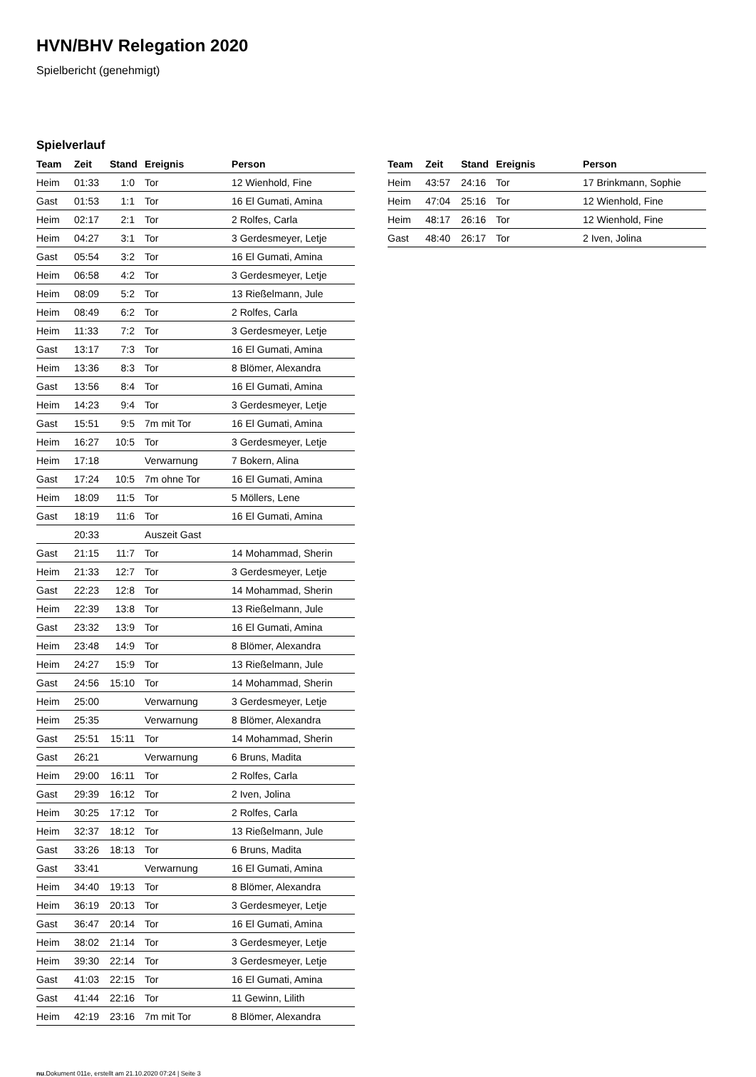HVN/BHV Relegation 2020
Spielbericht (genehmigt)
Spielverlauf
| Team | Zeit | Stand | Ereignis | Person |
| --- | --- | --- | --- | --- |
| Heim | 01:33 | 1:0 | Tor | 12 Wienhold, Fine |
| Gast | 01:53 | 1:1 | Tor | 16 El Gumati, Amina |
| Heim | 02:17 | 2:1 | Tor | 2 Rolfes, Carla |
| Heim | 04:27 | 3:1 | Tor | 3 Gerdesmeyer, Letje |
| Gast | 05:54 | 3:2 | Tor | 16 El Gumati, Amina |
| Heim | 06:58 | 4:2 | Tor | 3 Gerdesmeyer, Letje |
| Heim | 08:09 | 5:2 | Tor | 13 Rießelmann, Jule |
| Heim | 08:49 | 6:2 | Tor | 2 Rolfes, Carla |
| Heim | 11:33 | 7:2 | Tor | 3 Gerdesmeyer, Letje |
| Gast | 13:17 | 7:3 | Tor | 16 El Gumati, Amina |
| Heim | 13:36 | 8:3 | Tor | 8 Blömer, Alexandra |
| Gast | 13:56 | 8:4 | Tor | 16 El Gumati, Amina |
| Heim | 14:23 | 9:4 | Tor | 3 Gerdesmeyer, Letje |
| Gast | 15:51 | 9:5 | 7m mit Tor | 16 El Gumati, Amina |
| Heim | 16:27 | 10:5 | Tor | 3 Gerdesmeyer, Letje |
| Heim | 17:18 | | Verwarnung | 7 Bokern, Alina |
| Gast | 17:24 | 10:5 | 7m ohne Tor | 16 El Gumati, Amina |
| Heim | 18:09 | 11:5 | Tor | 5 Möllers, Lene |
| Gast | 18:19 | 11:6 | Tor | 16 El Gumati, Amina |
| | 20:33 | | Auszeit Gast | |
| Gast | 21:15 | 11:7 | Tor | 14 Mohammad, Sherin |
| Heim | 21:33 | 12:7 | Tor | 3 Gerdesmeyer, Letje |
| Gast | 22:23 | 12:8 | Tor | 14 Mohammad, Sherin |
| Heim | 22:39 | 13:8 | Tor | 13 Rießelmann, Jule |
| Gast | 23:32 | 13:9 | Tor | 16 El Gumati, Amina |
| Heim | 23:48 | 14:9 | Tor | 8 Blömer, Alexandra |
| Heim | 24:27 | 15:9 | Tor | 13 Rießelmann, Jule |
| Gast | 24:56 | 15:10 | Tor | 14 Mohammad, Sherin |
| Heim | 25:00 | | Verwarnung | 3 Gerdesmeyer, Letje |
| Heim | 25:35 | | Verwarnung | 8 Blömer, Alexandra |
| Gast | 25:51 | 15:11 | Tor | 14 Mohammad, Sherin |
| Gast | 26:21 | | Verwarnung | 6 Bruns, Madita |
| Heim | 29:00 | 16:11 | Tor | 2 Rolfes, Carla |
| Gast | 29:39 | 16:12 | Tor | 2 Iven, Jolina |
| Heim | 30:25 | 17:12 | Tor | 2 Rolfes, Carla |
| Heim | 32:37 | 18:12 | Tor | 13 Rießelmann, Jule |
| Gast | 33:26 | 18:13 | Tor | 6 Bruns, Madita |
| Gast | 33:41 | | Verwarnung | 16 El Gumati, Amina |
| Heim | 34:40 | 19:13 | Tor | 8 Blömer, Alexandra |
| Heim | 36:19 | 20:13 | Tor | 3 Gerdesmeyer, Letje |
| Gast | 36:47 | 20:14 | Tor | 16 El Gumati, Amina |
| Heim | 38:02 | 21:14 | Tor | 3 Gerdesmeyer, Letje |
| Heim | 39:30 | 22:14 | Tor | 3 Gerdesmeyer, Letje |
| Gast | 41:03 | 22:15 | Tor | 16 El Gumati, Amina |
| Gast | 41:44 | 22:16 | Tor | 11 Gewinn, Lilith |
| Heim | 42:19 | 23:16 | 7m mit Tor | 8 Blömer, Alexandra |
| Team | Zeit | Stand | Ereignis | Person |
| --- | --- | --- | --- | --- |
| Heim | 43:57 | 24:16 | Tor | 17 Brinkmann, Sophie |
| Heim | 47:04 | 25:16 | Tor | 12 Wienhold, Fine |
| Heim | 48:17 | 26:16 | Tor | 12 Wienhold, Fine |
| Gast | 48:40 | 26:17 | Tor | 2 Iven, Jolina |
nu.Dokument 011e, erstellt am 21.10.2020 07:24 | Seite 3